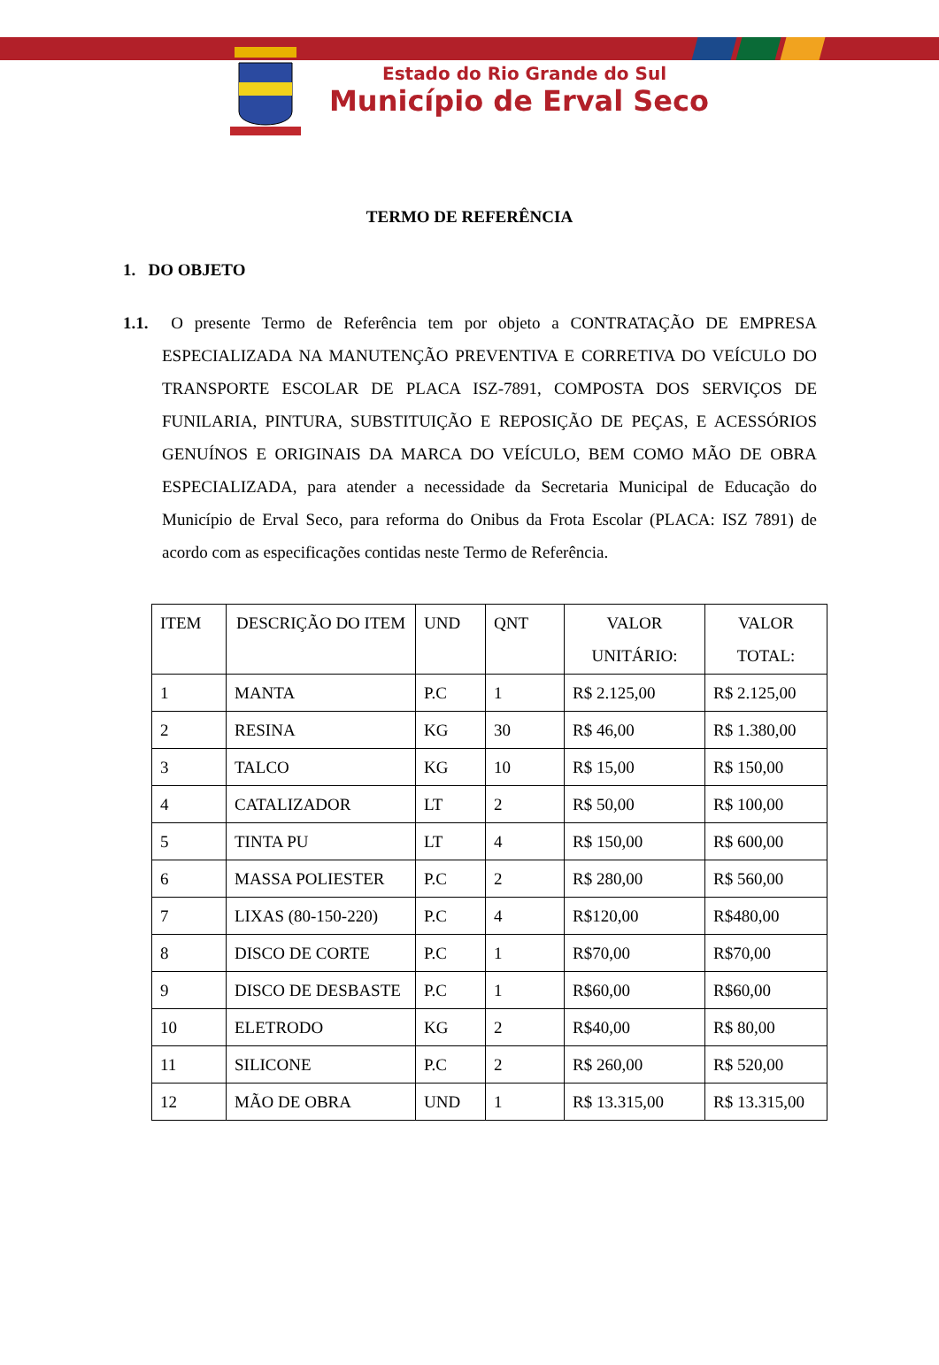Estado do Rio Grande do Sul
Município de Erval Seco
TERMO DE REFERÊNCIA
1. DO OBJETO
1.1. O presente Termo de Referência tem por objeto a CONTRATAÇÃO DE EMPRESA ESPECIALIZADA NA MANUTENÇÃO PREVENTIVA E CORRETIVA DO VEÍCULO DO TRANSPORTE ESCOLAR DE PLACA ISZ-7891, COMPOSTA DOS SERVIÇOS DE FUNILARIA, PINTURA, SUBSTITUIÇÃO E REPOSIÇÃO DE PEÇAS, E ACESSÓRIOS GENUÍNOS E ORIGINAIS DA MARCA DO VEÍCULO, BEM COMO MÃO DE OBRA ESPECIALIZADA, para atender a necessidade da Secretaria Municipal de Educação do Município de Erval Seco, para reforma do Onibus da Frota Escolar (PLACA: ISZ 7891) de acordo com as especificações contidas neste Termo de Referência.
| ITEM | DESCRIÇÃO DO ITEM | UND | QNT | VALOR UNITÁRIO: | VALOR TOTAL: |
| 1 | MANTA | P.C | 1 | R$ 2.125,00 | R$ 2.125,00 |
| 2 | RESINA | KG | 30 | R$ 46,00 | R$ 1.380,00 |
| 3 | TALCO | KG | 10 | R$ 15,00 | R$ 150,00 |
| 4 | CATALIZADOR | LT | 2 | R$ 50,00 | R$ 100,00 |
| 5 | TINTA PU | LT | 4 | R$ 150,00 | R$ 600,00 |
| 6 | MASSA POLIESTER | P.C | 2 | R$ 280,00 | R$ 560,00 |
| 7 | LIXAS (80-150-220) | P.C | 4 | R$120,00 | R$480,00 |
| 8 | DISCO DE CORTE | P.C | 1 | R$70,00 | R$70,00 |
| 9 | DISCO DE DESBASTE | P.C | 1 | R$60,00 | R$60,00 |
| 10 | ELETRODO | KG | 2 | R$40,00 | R$ 80,00 |
| 11 | SILICONE | P.C | 2 | R$ 260,00 | R$ 520,00 |
| 12 | MÃO DE OBRA | UND | 1 | R$ 13.315,00 | R$ 13.315,00 |